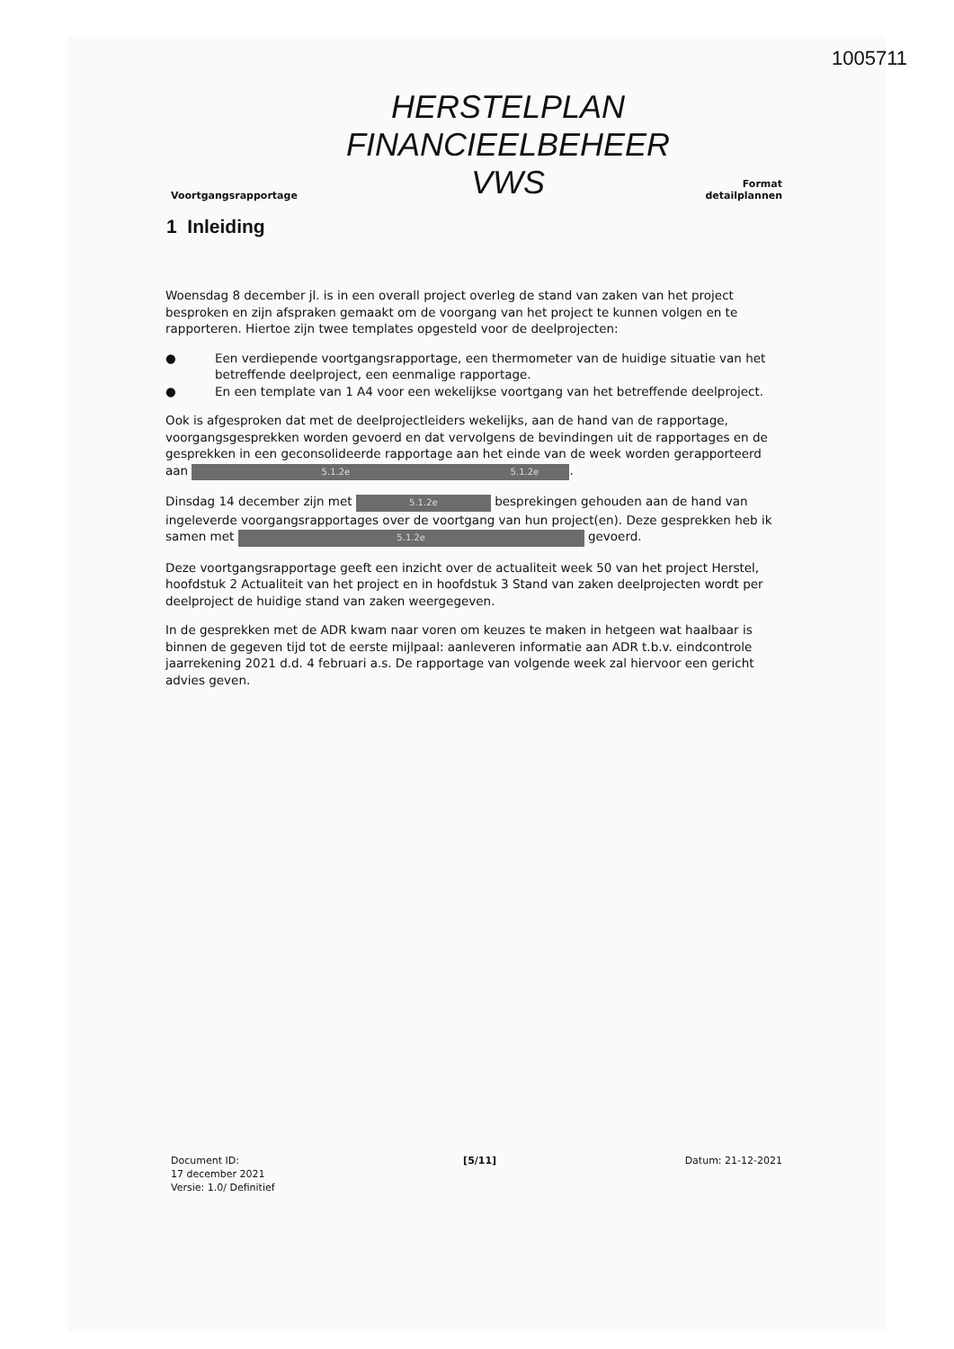1005711
Voortgangsrapportage
HERSTELPLAN
FINANCIEELBEHEER
VWS
Format
detailplannen
1 Inleiding
Woensdag 8 december jl. is in een overall project overleg de stand van zaken van het project besproken en zijn afspraken gemaakt om de voorgang van het project te kunnen volgen en te rapporteren. Hiertoe zijn twee templates opgesteld voor de deelprojecten:
● Een verdiepende voortgangsrapportage, een thermometer van de huidige situatie van het betreffende deelproject, een eenmalige rapportage.
● En een template van 1 A4 voor een wekelijkse voortgang van het betreffende deelproject.
Ook is afgesproken dat met de deelprojectleiders wekelijks, aan de hand van de rapportage, voorgangsgesprekken worden gevoerd en dat vervolgens de bevindingen uit de rapportages en de gesprekken in een geconsolideerde rapportage aan het einde van de week worden gerapporteerd aan 5.1.2e 5.1.2e.
Dinsdag 14 december zijn met 5.1.2e besprekingen gehouden aan de hand van ingeleverde voorgangsrapportages over de voortgang van hun project(en). Deze gesprekken heb ik samen met 5.1.2e gevoerd.
Deze voortgangsrapportage geeft een inzicht over de actualiteit week 50 van het project Herstel, hoofdstuk 2 Actualiteit van het project en in hoofdstuk 3 Stand van zaken deelprojecten wordt per deelproject de huidige stand van zaken weergegeven.
In de gesprekken met de ADR kwam naar voren om keuzes te maken in hetgeen wat haalbaar is binnen de gegeven tijd tot de eerste mijlpaal: aanleveren informatie aan ADR t.b.v. eindcontrole jaarrekening 2021 d.d. 4 februari a.s. De rapportage van volgende week zal hiervoor een gericht advies geven.
Document ID:
17 december 2021
Versie: 1.0/ Definitief
[5/11] Datum: 21-12-2021